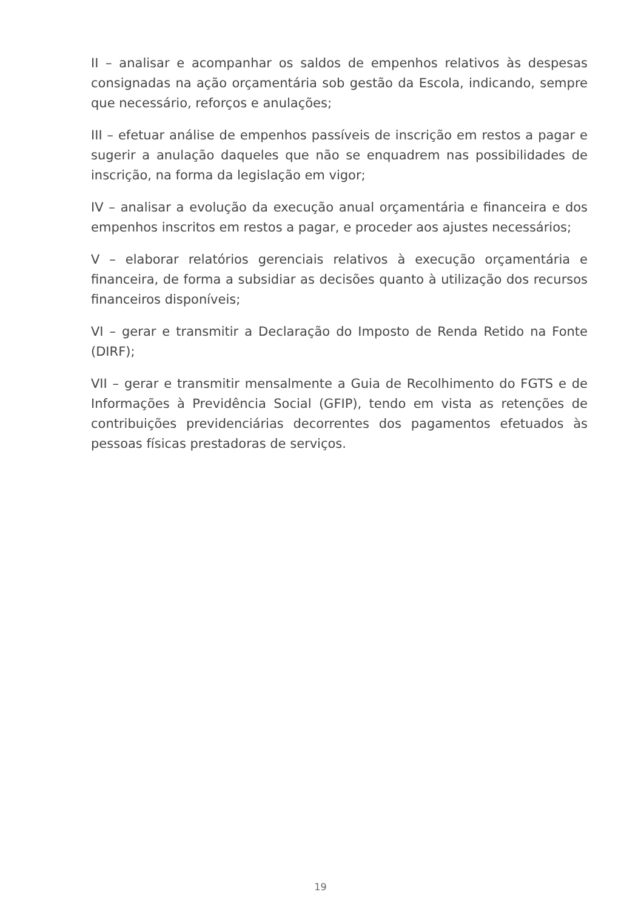II – analisar e acompanhar os saldos de empenhos relativos às despesas consignadas na ação orçamentária sob gestão da Escola, indicando, sempre que necessário, reforços e anulações;
III – efetuar análise de empenhos passíveis de inscrição em restos a pagar e sugerir a anulação daqueles que não se enquadrem nas possibilidades de inscrição, na forma da legislação em vigor;
IV – analisar a evolução da execução anual orçamentária e financeira e dos empenhos inscritos em restos a pagar, e proceder aos ajustes necessários;
V – elaborar relatórios gerenciais relativos à execução orçamentária e financeira, de forma a subsidiar as decisões quanto à utilização dos recursos financeiros disponíveis;
VI – gerar e transmitir a Declaração do Imposto de Renda Retido na Fonte (DIRF);
VII – gerar e transmitir mensalmente a Guia de Recolhimento do FGTS e de Informações à Previdência Social (GFIP), tendo em vista as retenções de contribuições previdenciárias decorrentes dos pagamentos efetuados às pessoas físicas prestadoras de serviços.
19